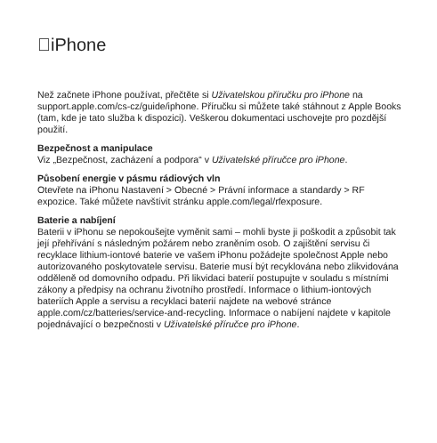iPhone
Než začnete iPhone používat, přečtěte si Uživatelskou příručku pro iPhone na support.apple.com/cs-cz/guide/iphone. Příručku si můžete také stáhnout z Apple Books (tam, kde je tato služba k dispozici). Veškerou dokumentaci uschovejte pro pozdější použití.
Bezpečnost a manipulace
Viz „Bezpečnost, zacházení a podpora“ v Uživatelské příručce pro iPhone.
Působení energie v pásmu rádiových vln
Otevřete na iPhonu Nastavení > Obecné > Právní informace a standardy > RF expozice. Také můžete navštívit stránku apple.com/legal/rfexposure.
Baterie a nabíjení
Baterii v iPhonu se nepokoušejte vyměnit sami – mohli byste ji poškodit a způsobit tak její přehřívání s následným požárem nebo zraněním osob. O zajištění servisu či recyklace lithium-iontové baterie ve vašem iPhonu požádejte společnost Apple nebo autorizovaného poskytovatele servisu. Baterie musí být recyklována nebo zlikvidována odděleně od domovního odpadu. Při likvidaci baterií postupujte v souladu s místními zákony a předpisy na ochranu životního prostředí. Informace o lithium-iontových bateriích Apple a servisu a recyklaci baterií najdete na webové stránce apple.com/cz/batteries/service-and-recycling. Informace o nabíjení najdete v kapitole pojednávající o bezpečnosti v Uživatelské příručce pro iPhone.